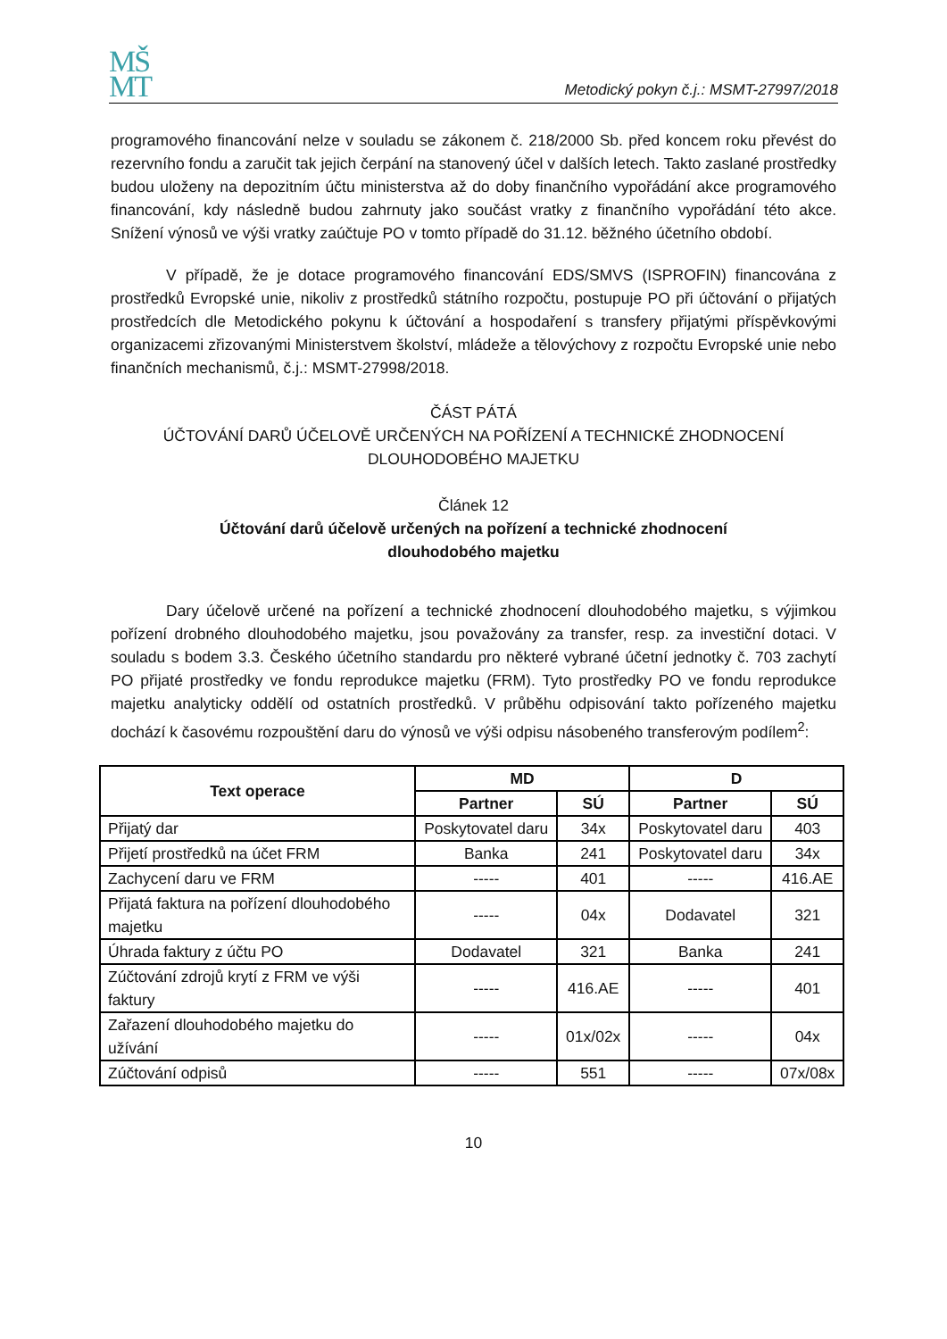MŠ
MT
Metodický pokyn č.j.: MSMT-27997/2018
programového financování nelze v souladu se zákonem č. 218/2000 Sb. před koncem roku převést do rezervního fondu a zaručit tak jejich čerpání na stanovený účel v dalších letech. Takto zaslané prostředky budou uloženy na depozitním účtu ministerstva až do doby finančního vypořádání akce programového financování, kdy následně budou zahrnuty jako součást vratky z finančního vypořádání této akce. Snížení výnosů ve výši vratky zaúčtuje PO v tomto případě do 31.12. běžného účetního období.
V případě, že je dotace programového financování EDS/SMVS (ISPROFIN) financována z prostředků Evropské unie, nikoliv z prostředků státního rozpočtu, postupuje PO při účtování o přijatých prostředcích dle Metodického pokynu k účtování a hospodaření s transfery přijatými příspěvkovými organizacemi zřizovanými Ministerstvem školství, mládeže a tělovýchovy z rozpočtu Evropské unie nebo finančních mechanismů, č.j.: MSMT-27998/2018.
ČÁST PÁTÁ
ÚČTOVÁNÍ DARŮ ÚČELOVĚ URČENÝCH NA POŘÍZENÍ A TECHNICKÉ ZHODNOCENÍ
DLOUHODOBÉHO MAJETKU
Článek 12
Účtování darů účelově určených na pořízení a technické zhodnocení
dlouhodobého majetku
Dary účelově určené na pořízení a technické zhodnocení dlouhodobého majetku, s výjimkou pořízení drobného dlouhodobého majetku, jsou považovány za transfer, resp. za investiční dotaci. V souladu s bodem 3.3. Českého účetního standardu pro některé vybrané účetní jednotky č. 703 zachytí PO přijaté prostředky ve fondu reprodukce majetku (FRM). Tyto prostředky PO ve fondu reprodukce majetku analyticky oddělí od ostatních prostředků. V průběhu odpisování takto pořízeného majetku dochází k časovému rozpouštění daru do výnosů ve výši odpisu násobeného transferovým podílem<sup>2</sup>:
| Text operace | MD | | D | |
| --- | --- | --- | --- | --- |
| | Partner | SÚ | Partner | SÚ |
| Přijatý dar | Poskytovatel daru | 34x | Poskytovatel daru | 403 |
| Přijetí prostředků na účet FRM | Banka | 241 | Poskytovatel daru | 34x |
| Zachycení daru ve FRM | ----- | 401 | ----- | 416.AE |
| Přijatá faktura na pořízení dlouhodobého majetku | ----- | 04x | Dodavatel | 321 |
| Úhrada faktury z účtu PO | Dodavatel | 321 | Banka | 241 |
| Zúčtování zdrojů krytí z FRM ve výši faktury | ----- | 416.AE | ----- | 401 |
| Zařazení dlouhodobého majetku do užívání | ----- | 01x/02x | ----- | 04x |
| Zúčtování odpisů | ----- | 551 | ----- | 07x/08x |
10